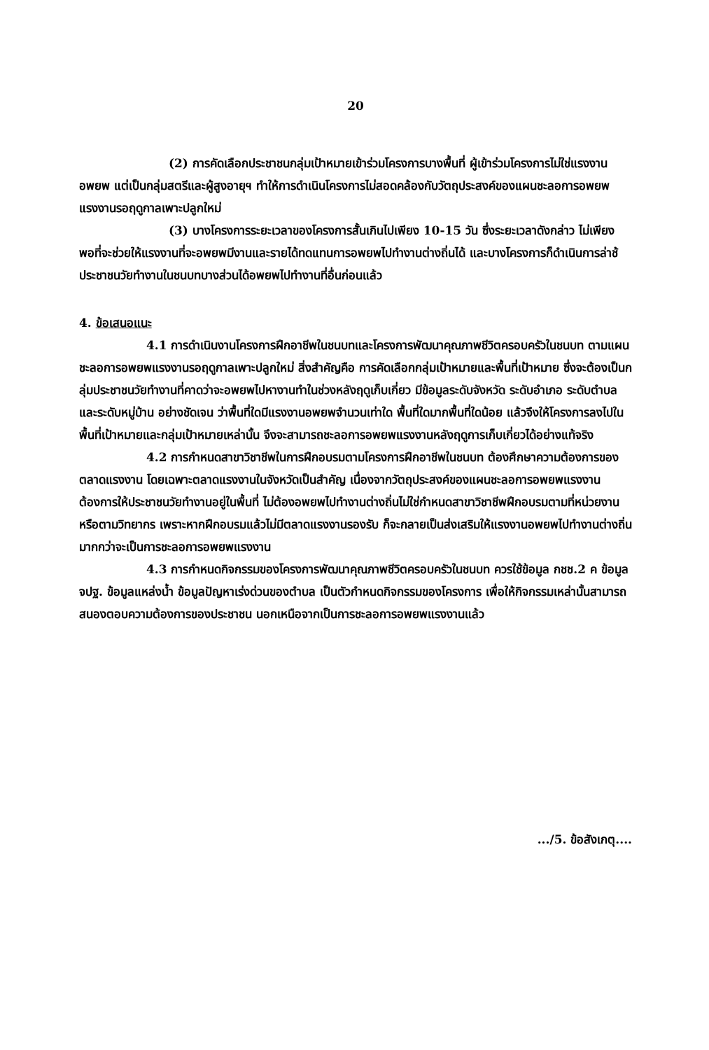20
(2) การคัดเลือกประชาชนกลุ่มเป้าหมายเข้าร่วมโครงการบางพื้นที่ ผู้เข้าร่วมโครงการไม่ใช่แรงงานอพยพ แต่เป็นกลุ่มสตรีและผู้สูงอายุฯ ทำให้การดำเนินโครงการไม่สอดคล้องกับวัตถุประสงค์ของแผนชะลอการอพยพแรงงานรอฤดูกาลเพาะปลูกใหม่
(3) บางโครงการระยะเวลาของโครงการสั้นเกินไปเพียง 10-15 วัน ซึ่งระยะเวลาดังกล่าว ไม่เพียงพอที่จะช่วยให้แรงงานที่จะอพยพมีงานและรายได้ทดแทนการอพยพไปทำงานต่างถิ่นได้ และบางโครงการก็ดำเนินการล่าช้ ประชาชนวัยทำงานในชนบทบางส่วนได้อพยพไปทำงานที่อื่นก่อนแล้ว
4. ข้อเสนอแนะ
4.1 การดำเนินงานโครงการฝึกอาชีพในชนบทและโครงการพัฒนาคุณภาพชีวิตครอบครัวในชนบท ตามแผนชะลอการอพยพแรงงานรอฤดูกาลเพาะปลูกใหม่ สิ่งสำคัญคือ การคัดเลือกกลุ่มเป้าหมายและพื้นที่เป้าหมาย ซึ่งจะต้องเป็นกลุ่มประชาชนวัยทำงานที่คาดว่าจะอพยพไปหางานทำในช่วงหลังฤดูเก็บเกี่ยว มีข้อมูลระดับจังหวัด ระดับอำเภอ ระดับตำบล และระดับหมู่บ้าน อย่างชัดเจน ว่าพื้นที่ใดมีแรงงานอพยพจำนวนเท่าใด พื้นที่ใดมากพื้นที่ใดน้อย แล้วจึงให้โครงการลงไปในพื้นที่เป้าหมายและกลุ่มเป้าหมายเหล่านั้น จึงจะสามารถชะลอการอพยพแรงงานหลังฤดูการเก็บเกี่ยวได้อย่างแท้จริง
4.2 การกำหนดสาขาวิชาชีพในการฝึกอบรมตามโครงการฝึกอาชีพในชนบท ต้องศึกษาความต้องการของตลาดแรงงาน โดยเฉพาะตลาดแรงงานในจังหวัดเป็นสำคัญ เนื่องจากวัตถุประสงค์ของแผนชะลอการอพยพแรงงานต้องการให้ประชาชนวัยทำงานอยู่ในพื้นที่ ไม่ต้องอพยพไปทำงานต่างถิ่นไม่ใช่กำหนดสาขาวิชาชีพฝึกอบรมตามที่หน่วยงานหรือตามวิทยากร เพราะหากฝึกอบรมแล้วไม่มีตลาดแรงงานรองรับ ก็จะกลายเป็นส่งเสริมให้แรงงานอพยพไปทำงานต่างถิ่นมากกว่าจะเป็นการชะลอการอพยพแรงงาน
4.3 การกำหนดกิจกรรมของโครงการพัฒนาคุณภาพชีวิตครอบครัวในชนบท ควรใช้ข้อมูล กชช.2 ค ข้อมูล จปฐ. ข้อมูลแหล่งน้ำ ข้อมูลปัญหาเร่งด่วนของตำบล เป็นตัวกำหนดกิจกรรมของโครงการ เพื่อให้กิจกรรมเหล่านั้นสามารถสนองตอบความต้องการของประชาชน นอกเหนือจากเป็นการชะลอการอพยพแรงงานแล้ว
.../5. ข้อสังเกตุ....